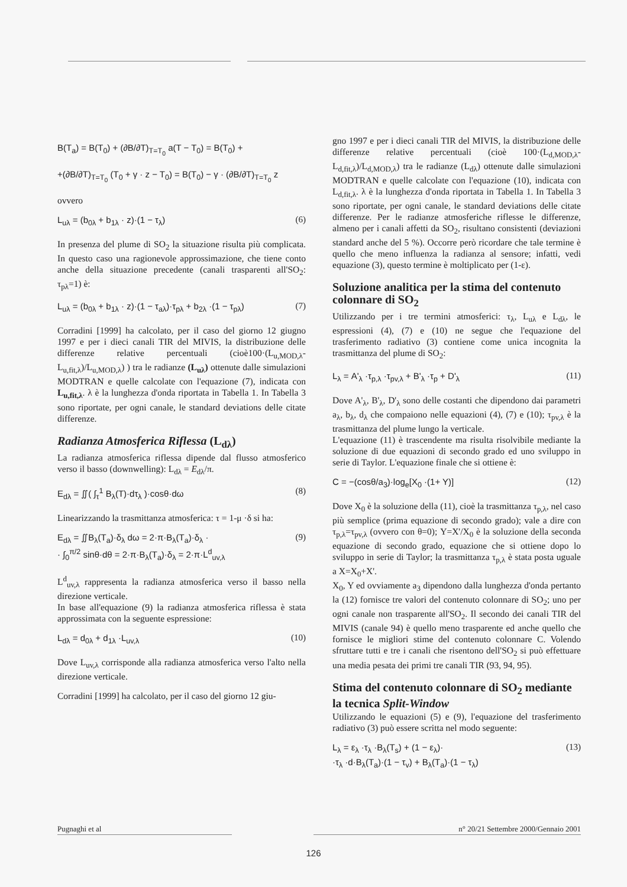B(T<sub>a</sub>) = B(T<sub>0</sub>) + (∂B/∂T)<sub>T=T<sub>0</sub></sub> a(T − T<sub>0</sub>) = B(T<sub>0</sub>) +
+(∂B/∂T)<sub>T=T<sub>0</sub></sub> (T<sub>0</sub> + γ · z − T<sub>0</sub>) = B(T<sub>0</sub>) − γ · (∂B/∂T)<sub>T=T<sub>0</sub></sub> z
ovvero
L<sub>uλ</sub> = (b<sub>0λ</sub> + b<sub>1λ</sub> · z)·(1 − τ<sub>λ</sub>) (6)
In presenza del plume di SO<sub>2</sub> la situazione risulta più complicata. In questo caso una ragionevole approssimazione, che tiene conto anche della situazione precedente (canali trasparenti all'SO<sub>2</sub>: τ<sub>pλ</sub>=1) è:
L<sub>uλ</sub> = (b<sub>0λ</sub> + b<sub>1λ</sub> · z)·(1 − τ<sub>aλ</sub>)·τ<sub>pλ</sub> + b<sub>2λ</sub> ·(1 − τ<sub>pλ</sub>) (7)
Corradini [1999] ha calcolato, per il caso del giorno 12 giugno 1997 e per i dieci canali TIR del MIVIS, la distribuzione delle differenze relative percentuali (cioè100·(L<sub>u,MOD,λ</sub>-L<sub>u,fit,λ</sub>)/L<sub>u,MOD,λ</sub>) ) tra le radianze (L<sub>uλ</sub>) ottenute dalle simulazioni MODTRAN e quelle calcolate con l'equazione (7), indicata con L<sub>u,fit,λ</sub>. λ è la lunghezza d'onda riportata in Tabella 1. In Tabella 3 sono riportate, per ogni canale, le standard deviations delle citate differenze.
Radianza Atmosferica Riflessa (L<sub>dλ</sub>)
La radianza atmosferica riflessa dipende dal flusso atmosferico verso il basso (downwelling): L<sub>dλ</sub> = E<sub>dλ</sub>/π.
E<sub>dλ</sub> = ∬( ∫<sub>τ</sub><sup>1</sup> B<sub>λ</sub>(T)·dτ<sub>λ</sub> )·cosθ·dω (8)
Linearizzando la trasmittanza atmosferica: τ = 1-μ ·δ si ha:
E<sub>dλ</sub> = ∬B<sub>λ</sub>(T<sub>a</sub>)·δ<sub>λ</sub> dω = 2·π·B<sub>λ</sub>(T<sub>a</sub>)·δ<sub>λ</sub> ·
· ∫<sub>0</sub><sup>π/2</sup> sinθ·dθ = 2·π·B<sub>λ</sub>(T<sub>a</sub>)·δ<sub>λ</sub> = 2·π·L<sup>d</sup><sub>uv,λ</sub> (9)
L<sup>d</sup><sub>uv,λ</sub> rappresenta la radianza atmosferica verso il basso nella direzione verticale.
In base all'equazione (9) la radianza atmosferica riflessa è stata approssimata con la seguente espressione:
L<sub>dλ</sub> = d<sub>0λ</sub> + d<sub>1λ</sub> ·L<sub>uv,λ</sub> (10)
Dove L<sub>uv,λ</sub> corrisponde alla radianza atmosferica verso l'alto nella direzione verticale.
Corradini [1999] ha calcolato, per il caso del giorno 12 giu-
gno 1997 e per i dieci canali TIR del MIVIS, la distribuzione delle differenze relative percentuali (cioè 100·(L<sub>d,MOD,λ</sub>-L<sub>d,fit,λ</sub>)/L<sub>d,MOD,λ</sub>) tra le radianze (L<sub>dλ</sub>) ottenute dalle simulazioni MODTRAN e quelle calcolate con l'equazione (10), indicata con L<sub>d,fit,λ</sub>. λ è la lunghezza d'onda riportata in Tabella 1. In Tabella 3 sono riportate, per ogni canale, le standard deviations delle citate differenze. Per le radianze atmosferiche riflesse le differenze, almeno per i canali affetti da SO<sub>2</sub>, risultano consistenti (deviazioni standard anche del 5 %). Occorre però ricordare che tale termine è quello che meno influenza la radianza al sensore; infatti, vedi equazione (3), questo termine è moltiplicato per (1-ε).
Soluzione analitica per la stima del contenuto colonnare di SO<sub>2</sub>
Utilizzando per i tre termini atmosferici: τ<sub>λ</sub>, L<sub>uλ</sub> e L<sub>dλ</sub>, le espressioni (4), (7) e (10) ne segue che l'equazione del trasferimento radiativo (3) contiene come unica incognita la trasmittanza del plume di SO<sub>2</sub>:
L<sub>λ</sub> = A'<sub>λ</sub> ·τ<sub>p,λ</sub> ·τ<sub>pv,λ</sub> + B'<sub>λ</sub> ·τ<sub>p</sub> + D'<sub>λ</sub> (11)
Dove A'<sub>λ</sub>, B'<sub>λ</sub>, D'<sub>λ</sub> sono delle costanti che dipendono dai parametri a<sub>λ</sub>, b<sub>λ</sub>, d<sub>λ</sub> che compaiono nelle equazioni (4), (7) e (10); τ<sub>pv,λ</sub> è la trasmittanza del plume lungo la verticale.
L'equazione (11) è trascendente ma risulta risolvibile mediante la soluzione di due equazioni di secondo grado ed uno sviluppo in serie di Taylor. L'equazione finale che si ottiene è:
C = −(cosθ/a<sub>3</sub>)·log<sub>e</sub>[X<sub>0</sub> ·(1+ Y)] (12)
Dove X<sub>0</sub> è la soluzione della (11), cioè la trasmittanza τ<sub>p,λ</sub>, nel caso più semplice (prima equazione di secondo grado); vale a dire con τ<sub>p,λ</sub>=τ<sub>pv,λ</sub> (ovvero con θ=0); Y=X'/X<sub>0</sub> è la soluzione della seconda equazione di secondo grado, equazione che si ottiene dopo lo sviluppo in serie di Taylor; la trasmittanza τ<sub>p,λ</sub> è stata posta uguale a X=X<sub>0</sub>+X'.
X<sub>0</sub>, Y ed ovviamente a<sub>3</sub> dipendono dalla lunghezza d'onda pertanto la (12) fornisce tre valori del contenuto colonnare di SO<sub>2</sub>; uno per ogni canale non trasparente all'SO<sub>2</sub>. Il secondo dei canali TIR del MIVIS (canale 94) è quello meno trasparente ed anche quello che fornisce le migliori stime del contenuto colonnare C. Volendo sfruttare tutti e tre i canali che risentono dell'SO<sub>2</sub> si può effettuare una media pesata dei primi tre canali TIR (93, 94, 95).
Stima del contenuto colonnare di SO<sub>2</sub> mediante la tecnica Split-Window
Utilizzando le equazioni (5) e (9), l'equazione del trasferimento radiativo (3) può essere scritta nel modo seguente:
L<sub>λ</sub> = ε<sub>λ</sub> ·τ<sub>λ</sub> ·B<sub>λ</sub>(T<sub>s</sub>) + (1 − ε<sub>λ</sub>)·
·τ<sub>λ</sub> ·d·B<sub>λ</sub>(T<sub>a</sub>)·(1 − τ<sub>v</sub>) + B<sub>λ</sub>(T<sub>a</sub>)·(1 − τ<sub>λ</sub>) (13)
Pugnaghi et al n° 20/21 Settembre 2000/Gennaio 2001
126